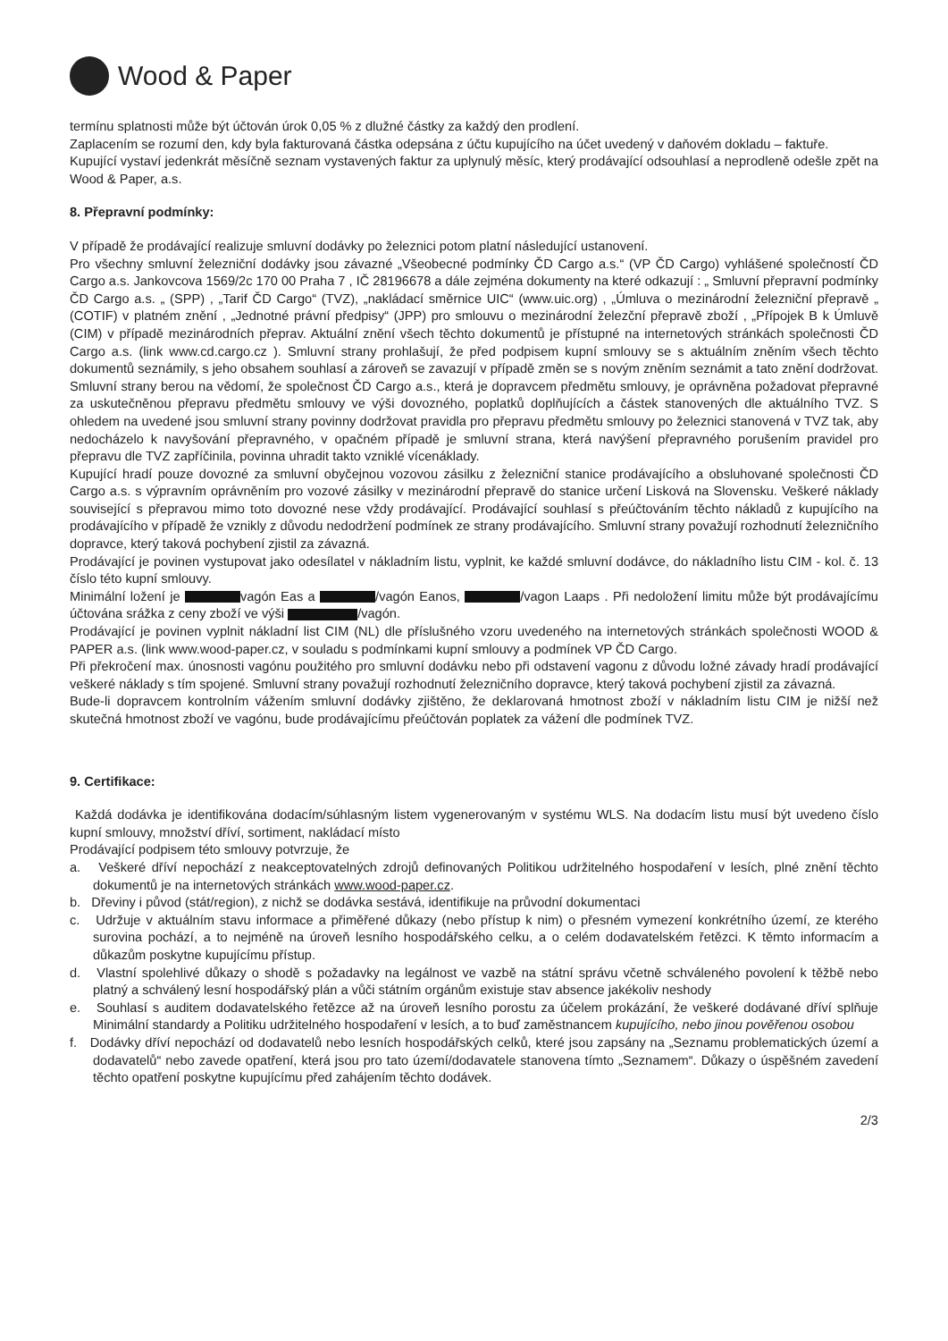Wood & Paper
termínu splatnosti může být účtován úrok 0,05 % z dlužné částky za každý den prodlení.
Zaplacením se rozumí den, kdy byla fakturovaná částka odepsána z účtu kupujícího na účet uvedený v daňovém dokladu – faktuře.
Kupující vystaví jedenkrát měsíčně seznam vystavených faktur za uplynulý měsíc, který prodávající odsouhlasí a neprodleně odešle zpět na Wood & Paper, a.s.
8. Přepravní podmínky:
V případě že prodávající realizuje smluvní dodávky po železnici potom platní následující ustanovení.
Pro všechny smluvní železniční dodávky jsou závazné „Všeobecné podmínky ČD Cargo a.s.“ (VP ČD Cargo) vyhlášené společností ČD Cargo a.s. Jankovcova 1569/2c 170 00 Praha 7 , IČ 28196678 a dále zejména dokumenty na které odkazují : „ Smluvní přepravní podmínky ČD Cargo a.s. „ (SPP) , „Tarif ČD Cargo“ (TVZ), „nakládací směrnice UIC“ (www.uic.org) , „Úmluva o mezinárodní železniční přepravě „ (COTIF) v platném znění , „Jednotné právní předpisy“ (JPP) pro smlouvu o mezinárodní železční přepravě zboží , „Přípojek B k Úmluvě (CIM) v případě mezinárodních přeprav. Aktuální znění všech těchto dokumentů je přístupné na internetových stránkách společnosti ČD Cargo a.s. (link www.cd.cargo.cz ). Smluvní strany prohlašují, že před podpisem kupní smlouvy se s aktuálním zněním všech těchto dokumentů seznámily, s jeho obsahem souhlasí a zároveň se zavazují v případě změn se s novým zněním seznámit a tato znění dodržovat. Smluvní strany berou na vědomí, že společnost ČD Cargo a.s., která je dopravcem předmětu smlouvy, je oprávněna požadovat přepravné za uskutečněnou přepravu předmětu smlouvy ve výši dovozného, poplatků doplňujících a částek stanovených dle aktuálního TVZ. S ohledem na uvedené jsou smluvní strany povinny dodržovat pravidla pro přepravu předmětu smlouvy po železnici stanovená v TVZ tak, aby nedocházelo k navyšování přepravného, v opačném případě je smluvní strana, která navýšení přepravného porušením pravidel pro přepravu dle TVZ zapříčinila, povinna uhradit takto vzniklé vícenáklady.
Kupující hradí pouze dovozné za smluvní obyčejnou vozovou zásilku z železniční stanice prodávajícího a obsluhované společnosti ČD Cargo a.s. s výpravním oprávněním pro vozové zásilky v mezinárodní přepravě do stanice určení Lisková na Slovensku. Veškeré náklady související s přepravou mimo toto dovozné nese vždy prodávající. Prodávající souhlasí s přeúčtováním těchto nákladů z kupujícího na prodávajícího v případě že vznikly z důvodu nedodržení podmínek ze strany prodávajícího. Smluvní strany považují rozhodnutí železničního dopravce, který taková pochybení zjistil za závazná.
Prodávající je povinen vystupovat jako odesílatel v nákladním listu, vyplnit, ke každé smluvní dodávce, do nákladního listu CIM - kol. č. 13 číslo této kupní smlouvy.
Minimální ložení je vagón Eas a /vagón Eanos, /vagon Laaps . Při nedoložení limitu může být prodávajícímu účtována srážka z ceny zboží ve výši /vagón.
Prodávající je povinen vyplnit nákladní list CIM (NL) dle příslušného vzoru uvedeného na internetových stránkách společnosti WOOD & PAPER a.s. (link www.wood-paper.cz, v souladu s podmínkami kupní smlouvy a podmínek VP ČD Cargo.
Při překročení max. únosnosti vagónu použitého pro smluvní dodávku nebo při odstavení vagonu z důvodu ložné závady hradí prodávající veškeré náklady s tím spojené. Smluvní strany považují rozhodnutí železničního dopravce, který taková pochybení zjistil za závazná.
Bude-li dopravcem kontrolním vážením smluvní dodávky zjištěno, že deklarovaná hmotnost zboží v nákladním listu CIM je nižší než skutečná hmotnost zboží ve vagónu, bude prodávajícímu přeúčtován poplatek za vážení dle podmínek TVZ.
9. Certifikace:
Každá dodávka je identifikována dodacím/súhlasným listem vygenerovaným v systému WLS. Na dodacím listu musí být uvedeno číslo kupní smlouvy, množství dříví, sortiment, nakládací místo
Prodávající podpisem této smlouvy potvrzuje, že
a. Veškeré dříví nepochází z neakceptovatelných zdrojů definovaných Politikou udržitelného hospodaření v lesích, plné znění těchto dokumentů je na internetových stránkách www.wood-paper.cz.
b. Dřeviny i původ (stát/region), z nichž se dodávka sestává, identifikuje na průvodní dokumentaci
c. Udržuje v aktuálním stavu informace a přiměřené důkazy (nebo přístup k nim) o přesném vymezení konkrétního území, ze kterého surovina pochází, a to nejméně na úroveň lesního hospodářského celku, a o celém dodavatelském řetězci. K těmto informacím a důkazům poskytne kupujícímu přístup.
d. Vlastní spolehlivé důkazy o shodě s požadavky na legálnost ve vazbě na státní správu včetně schváleného povolení k těžbě nebo platný a schválený lesní hospodářský plán a vůči státním orgánům existuje stav absence jakékoliv neshody
e. Souhlasí s auditem dodavatelského řetězce až na úroveň lesního porostu za účelem prokázání, že veškeré dodávané dříví splňuje Minimální standardy a Politiku udržitelného hospodaření v lesích, a to buď zaměstnancem kupujícího, nebo jinou pověřenou osobou
f. Dodávky dříví nepochází od dodavatelů nebo lesních hospodářských celků, které jsou zapsány na „Seznamu problematických území a dodavatelů“ nebo zavede opatření, která jsou pro tato území/dodavatele stanovena tímto „Seznamem“. Důkazy o úspěšném zavedení těchto opatření poskytne kupujícímu před zahájením těchto dodávek.
2/3